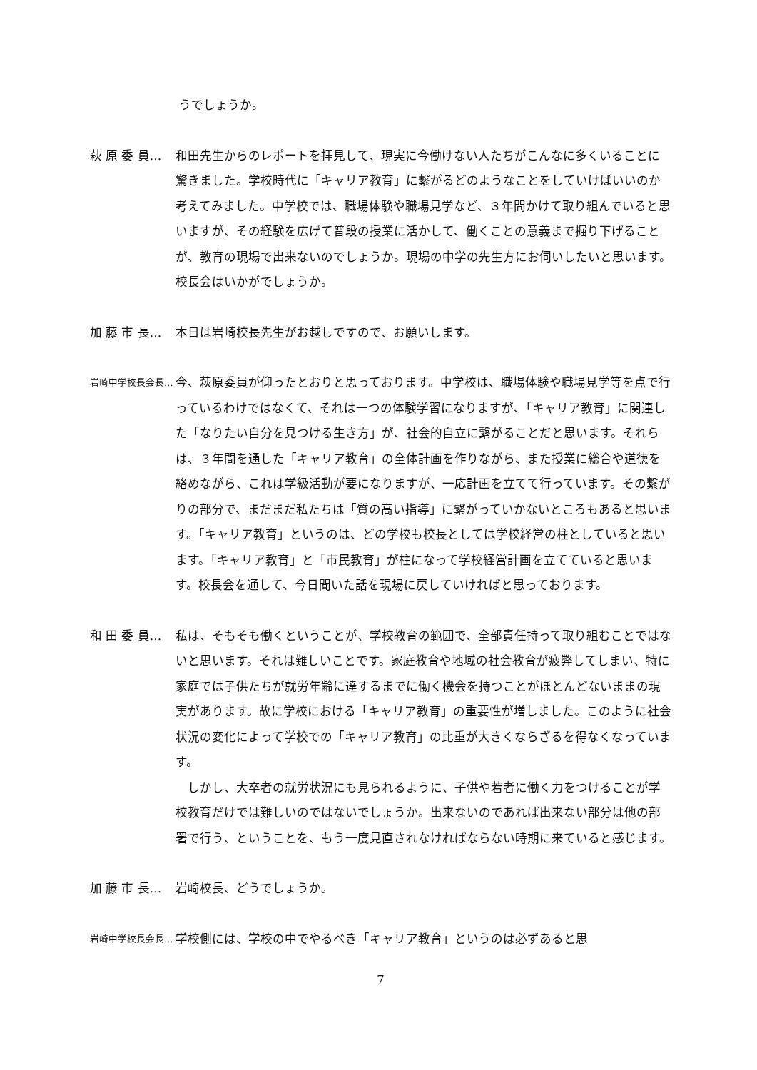うでしょうか。
萩 原 委 員… 和田先生からのレポートを拝見して、現実に今働けない人たちがこんなに多くいることに驚きました。学校時代に「キャリア教育」に繋がるどのようなことをしていけばいいのか考えてみました。中学校では、職場体験や職場見学など、３年間かけて取り組んでいると思いますが、その経験を広げて普段の授業に活かして、働くことの意義まで掘り下げることが、教育の現場で出来ないのでしょうか。現場の中学の先生方にお伺いしたいと思います。校長会はいかがでしょうか。
加 藤 市 長… 本日は岩崎校長先生がお越しですので、お願いします。
岩崎中学校長会長…
今、萩原委員が仰ったとおりと思っております。中学校は、職場体験や職場見学等を点で行っているわけではなくて、それは一つの体験学習になりますが、「キャリア教育」に関連した「なりたい自分を見つける生き方」が、社会的自立に繋がることだと思います。それらは、３年間を通した「キャリア教育」の全体計画を作りながら、また授業に総合や道徳を絡めながら、これは学級活動が要になりますが、一応計画を立てて行っています。その繋がりの部分で、まだまだ私たちは「質の高い指導」に繋がっていかないところもあると思います。「キャリア教育」というのは、どの学校も校長としては学校経営の柱としていると思います。「キャリア教育」と「市民教育」が柱になって学校経営計画を立てていると思います。校長会を通して、今日聞いた話を現場に戻していければと思っております。
和 田 委 員… 私は、そもそも働くということが、学校教育の範囲で、全部責任持って取り組むことではないと思います。それは難しいことです。家庭教育や地域の社会教育が疲弊してしまい、特に家庭では子供たちが就労年齢に達するまでに働く機会を持つことがほとんどないままの現実があります。故に学校における「キャリア教育」の重要性が増しました。このように社会状況の変化によって学校での「キャリア教育」の比重が大きくならざるを得なくなっています。
しかし、大卒者の就労状況にも見られるように、子供や若者に働く力をつけることが学校教育だけでは難しいのではないでしょうか。出来ないのであれば出来ない部分は他の部署で行う、ということを、もう一度見直されなければならない時期に来ていると感じます。
加 藤 市 長… 岩崎校長、どうでしょうか。
岩崎中学校長会長…
学校側には、学校の中でやるべき「キャリア教育」というのは必ずあると思
7